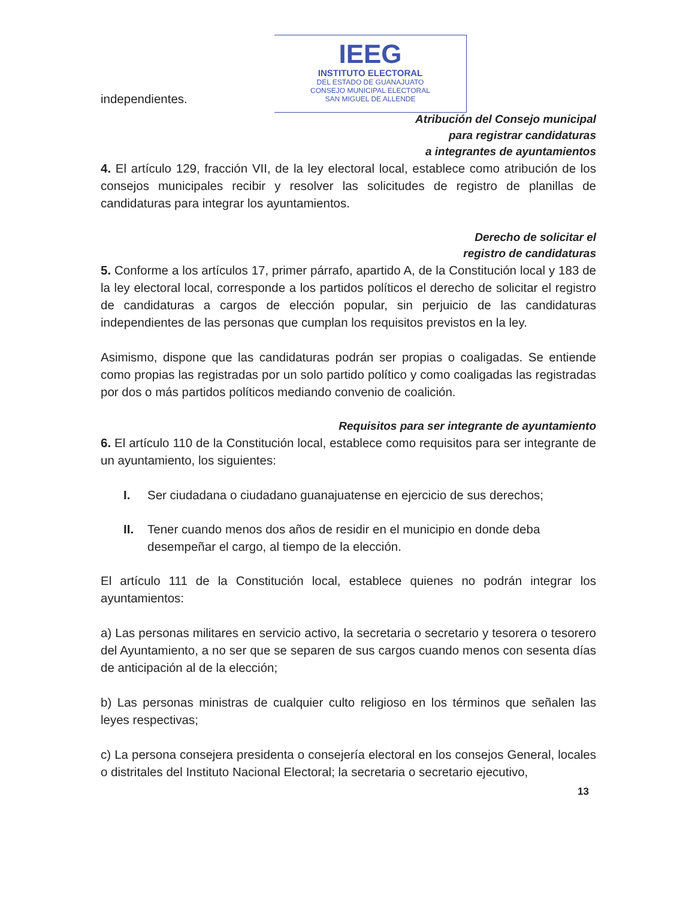independientes.
IEEG
INSTITUTO ELECTORAL
DEL ESTADO DE GUANAJUATO
CONSEJO MUNICIPAL ELECTORAL
SAN MIGUEL DE ALLENDE
Atribución del Consejo municipal
para registrar candidaturas
a integrantes de ayuntamientos
4. El artículo 129, fracción VII, de la ley electoral local, establece como atribución de los consejos municipales recibir y resolver las solicitudes de registro de planillas de candidaturas para integrar los ayuntamientos.
Derecho de solicitar el
registro de candidaturas
5. Conforme a los artículos 17, primer párrafo, apartido A, de la Constitución local y 183 de la ley electoral local, corresponde a los partidos políticos el derecho de solicitar el registro de candidaturas a cargos de elección popular, sin perjuicio de las candidaturas independientes de las personas que cumplan los requisitos previstos en la ley.
Asimismo, dispone que las candidaturas podrán ser propias o coaligadas. Se entiende como propias las registradas por un solo partido político y como coaligadas las registradas por dos o más partidos políticos mediando convenio de coalición.
Requisitos para ser integrante de ayuntamiento
6. El artículo 110 de la Constitución local, establece como requisitos para ser integrante de un ayuntamiento, los siguientes:
I. Ser ciudadana o ciudadano guanajuatense en ejercicio de sus derechos;
II. Tener cuando menos dos años de residir en el municipio en donde deba desempeñar el cargo, al tiempo de la elección.
El artículo 111 de la Constitución local, establece quienes no podrán integrar los ayuntamientos:
a) Las personas militares en servicio activo, la secretaria o secretario y tesorera o tesorero del Ayuntamiento, a no ser que se separen de sus cargos cuando menos con sesenta días de anticipación al de la elección;
b) Las personas ministras de cualquier culto religioso en los términos que señalen las leyes respectivas;
c) La persona consejera presidenta o consejería electoral en los consejos General, locales o distritales del Instituto Nacional Electoral; la secretaria o secretario ejecutivo,
13